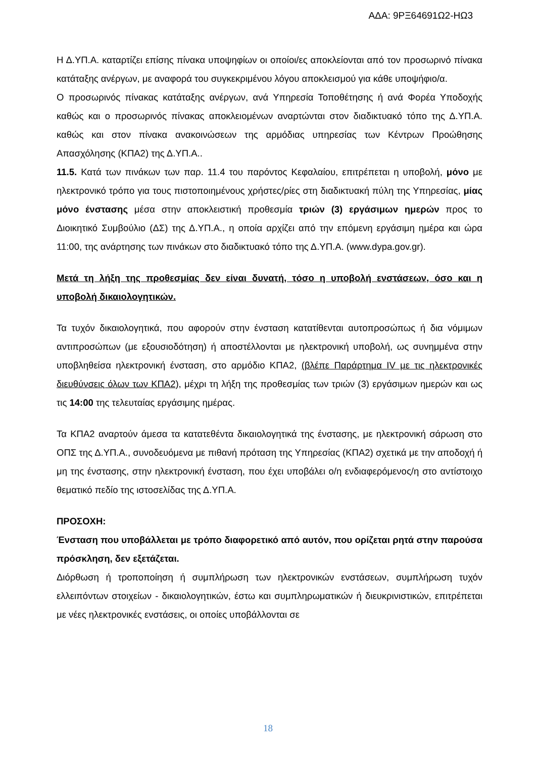ΑΔΑ: 9ΡΞ64691Ω2-ΗΩ3
Η Δ.ΥΠ.Α. καταρτίζει επίσης πίνακα υποψηφίων οι οποίοι/ες αποκλείονται από τον προσωρινό πίνακα κατάταξης ανέργων, με αναφορά του συγκεκριμένου λόγου αποκλεισμού για κάθε υποψήφιο/α.
Ο προσωρινός πίνακας κατάταξης ανέργων, ανά Υπηρεσία Τοποθέτησης ή ανά Φορέα Υποδοχής καθώς και ο προσωρινός πίνακας αποκλειομένων αναρτώνται στον διαδικτυακό τόπο της Δ.ΥΠ.Α. καθώς και στον πίνακα ανακοινώσεων της αρμόδιας υπηρεσίας των Κέντρων Προώθησης Απασχόλησης (ΚΠΑ2) της Δ.ΥΠ.Α..
11.5. Κατά των πινάκων των παρ. 11.4 του παρόντος Κεφαλαίου, επιτρέπεται η υποβολή, μόνο με ηλεκτρονικό τρόπο για τους πιστοποιημένους χρήστες/ρίες στη διαδικτυακή πύλη της Υπηρεσίας, μίας μόνο ένστασης μέσα στην αποκλειστική προθεσμία τριών (3) εργάσιμων ημερών προς το Διοικητικό Συμβούλιο (ΔΣ) της Δ.ΥΠ.Α., η οποία αρχίζει από την επόμενη εργάσιμη ημέρα και ώρα 11:00, της ανάρτησης των πινάκων στο διαδικτυακό τόπο της Δ.ΥΠ.Α. (www.dypa.gov.gr).
Μετά τη λήξη της προθεσμίας δεν είναι δυνατή, τόσο η υποβολή ενστάσεων, όσο και η υποβολή δικαιολογητικών.
Τα τυχόν δικαιολογητικά, που αφορούν στην ένσταση κατατίθενται αυτοπροσώπως ή δια νόμιμων αντιπροσώπων (με εξουσιοδότηση) ή αποστέλλονται με ηλεκτρονική υποβολή, ως συνημμένα στην υποβληθείσα ηλεκτρονική ένσταση, στο αρμόδιο ΚΠΑ2, (βλέπε Παράρτημα IV με τις ηλεκτρονικές διευθύνσεις όλων των ΚΠΑ2), μέχρι τη λήξη της προθεσμίας των τριών (3) εργάσιμων ημερών και ως τις 14:00 της τελευταίας εργάσιμης ημέρας.
Τα ΚΠΑ2 αναρτούν άμεσα τα κατατεθέντα δικαιολογητικά της ένστασης, με ηλεκτρονική σάρωση στο ΟΠΣ της Δ.ΥΠ.Α., συνοδευόμενα με πιθανή πρόταση της Υπηρεσίας (ΚΠΑ2) σχετικά με την αποδοχή ή μη της ένστασης, στην ηλεκτρονική ένσταση, που έχει υποβάλει ο/η ενδιαφερόμενος/η στο αντίστοιχο θεματικό πεδίο της ιστοσελίδας της Δ.ΥΠ.Α.
ΠΡΟΣΟΧΗ:
Ένσταση που υποβάλλεται με τρόπο διαφορετικό από αυτόν, που ορίζεται ρητά στην παρούσα πρόσκληση, δεν εξετάζεται.
Διόρθωση ή τροποποίηση ή συμπλήρωση των ηλεκτρονικών ενστάσεων, συμπλήρωση τυχόν ελλειπόντων στοιχείων - δικαιολογητικών, έστω και συμπληρωματικών ή διευκρινιστικών, επιτρέπεται με νέες ηλεκτρονικές ενστάσεις, οι οποίες υποβάλλονται σε
18